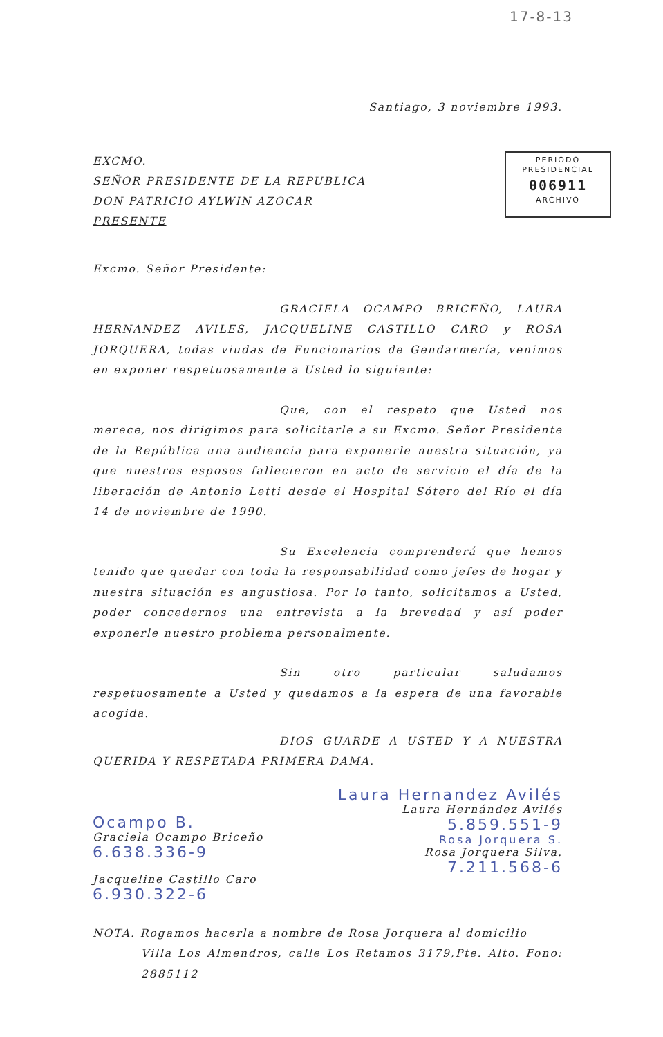17-8-13
Santiago, 3 noviembre 1993.
EXCMO.
SEÑOR PRESIDENTE DE LA REPUBLICA
DON PATRICIO AYLWIN AZOCAR
PRESENTE
PERIODO
PRESIDENCIAL
006911
ARCHIVO
Excmo. Señor Presidente:
GRACIELA OCAMPO BRICEÑO, LAURA HERNANDEZ AVILES, JACQUELINE CASTILLO CARO y ROSA JORQUERA, todas viudas de Funcionarios de Gendarmería, venimos en exponer respetuosamente a Usted lo siguiente:
Que, con el respeto que Usted nos merece, nos dirigimos para solicitarle a su Excmo. Señor Presidente de la República una audiencia para exponerle nuestra situación, ya que nuestros esposos fallecieron en acto de servicio el día de la liberación de Antonio Letti desde el Hospital Sótero del Río el día 14 de noviembre de 1990.
Su Excelencia comprenderá que hemos tenido que quedar con toda la responsabilidad como jefes de hogar y nuestra situación es angustiosa. Por lo tanto, solicitamos a Usted, poder concedernos una entrevista a la brevedad y así poder exponerle nuestro problema personalmente.
Sin otro particular saludamos respetuosamente a Usted y quedamos a la espera de una favorable acogida.
DIOS GUARDE A USTED Y A NUESTRA QUERIDA Y RESPETADA PRIMERA DAMA.
Ocampo B.
Graciela Ocampo Briceño
6.638.336-9
Jacqueline Castillo Caro
6.930.322-6
Laura Hernandez Avilés
Laura Hernández Avilés
5.859.551-9
Rosa Jorquera S.
Rosa Jorquera Silva.
7.211.568-6
NOTA. Rogamos hacerla a nombre de Rosa Jorquera al domicilio
Villa Los Almendros, calle Los Retamos 3179,Pte. Alto. Fono: 2885112